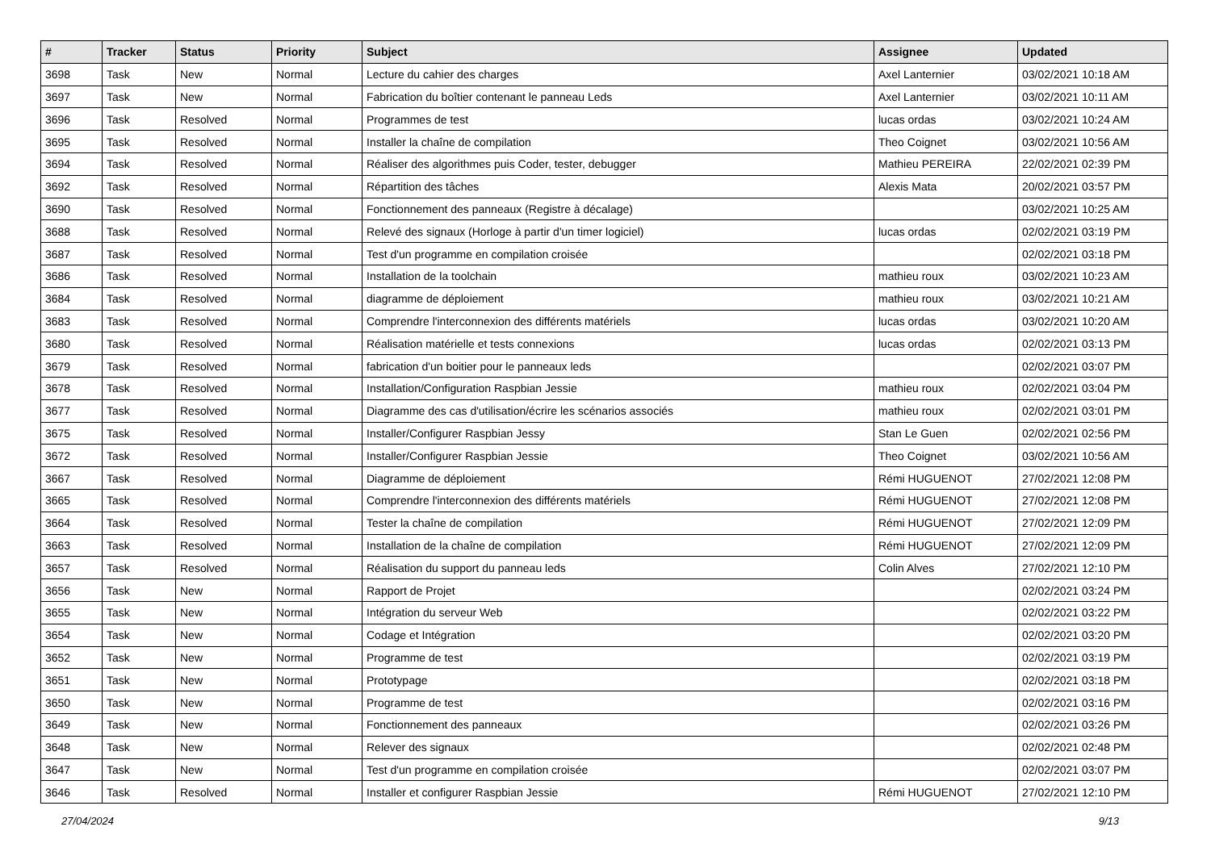| # | Tracker | Status | Priority | Subject | Assignee | Updated |
| --- | --- | --- | --- | --- | --- | --- |
| 3698 | Task | New | Normal | Lecture du cahier des charges | Axel Lanternier | 03/02/2021 10:18 AM |
| 3697 | Task | New | Normal | Fabrication du boîtier contenant le panneau Leds | Axel Lanternier | 03/02/2021 10:11 AM |
| 3696 | Task | Resolved | Normal | Programmes de test | lucas ordas | 03/02/2021 10:24 AM |
| 3695 | Task | Resolved | Normal | Installer la chaîne de compilation | Theo Coignet | 03/02/2021 10:56 AM |
| 3694 | Task | Resolved | Normal | Réaliser des algorithmes puis Coder, tester, debugger | Mathieu PEREIRA | 22/02/2021 02:39 PM |
| 3692 | Task | Resolved | Normal | Répartition des tâches | Alexis Mata | 20/02/2021 03:57 PM |
| 3690 | Task | Resolved | Normal | Fonctionnement des panneaux (Registre à décalage) | | 03/02/2021 10:25 AM |
| 3688 | Task | Resolved | Normal | Relevé des signaux (Horloge à partir d'un timer logiciel) | lucas ordas | 02/02/2021 03:19 PM |
| 3687 | Task | Resolved | Normal | Test d'un programme en compilation croisée | | 02/02/2021 03:18 PM |
| 3686 | Task | Resolved | Normal | Installation de la toolchain | mathieu roux | 03/02/2021 10:23 AM |
| 3684 | Task | Resolved | Normal | diagramme de déploiement | mathieu roux | 03/02/2021 10:21 AM |
| 3683 | Task | Resolved | Normal | Comprendre l'interconnexion des différents matériels | lucas ordas | 03/02/2021 10:20 AM |
| 3680 | Task | Resolved | Normal | Réalisation matérielle et tests connexions | lucas ordas | 02/02/2021 03:13 PM |
| 3679 | Task | Resolved | Normal | fabrication d'un boitier pour le panneaux leds | | 02/02/2021 03:07 PM |
| 3678 | Task | Resolved | Normal | Installation/Configuration Raspbian Jessie | mathieu roux | 02/02/2021 03:04 PM |
| 3677 | Task | Resolved | Normal | Diagramme des cas d'utilisation/écrire les scénarios associés | mathieu roux | 02/02/2021 03:01 PM |
| 3675 | Task | Resolved | Normal | Installer/Configurer Raspbian Jessy | Stan Le Guen | 02/02/2021 02:56 PM |
| 3672 | Task | Resolved | Normal | Installer/Configurer Raspbian Jessie | Theo Coignet | 03/02/2021 10:56 AM |
| 3667 | Task | Resolved | Normal | Diagramme de déploiement | Rémi HUGUENOT | 27/02/2021 12:08 PM |
| 3665 | Task | Resolved | Normal | Comprendre l'interconnexion des différents matériels | Rémi HUGUENOT | 27/02/2021 12:08 PM |
| 3664 | Task | Resolved | Normal | Tester la chaîne de compilation | Rémi HUGUENOT | 27/02/2021 12:09 PM |
| 3663 | Task | Resolved | Normal | Installation de la chaîne de compilation | Rémi HUGUENOT | 27/02/2021 12:09 PM |
| 3657 | Task | Resolved | Normal | Réalisation du support du panneau leds | Colin Alves | 27/02/2021 12:10 PM |
| 3656 | Task | New | Normal | Rapport de Projet | | 02/02/2021 03:24 PM |
| 3655 | Task | New | Normal | Intégration du serveur Web | | 02/02/2021 03:22 PM |
| 3654 | Task | New | Normal | Codage et Intégration | | 02/02/2021 03:20 PM |
| 3652 | Task | New | Normal | Programme de test | | 02/02/2021 03:19 PM |
| 3651 | Task | New | Normal | Prototypage | | 02/02/2021 03:18 PM |
| 3650 | Task | New | Normal | Programme de test | | 02/02/2021 03:16 PM |
| 3649 | Task | New | Normal | Fonctionnement des panneaux | | 02/02/2021 03:26 PM |
| 3648 | Task | New | Normal | Relever des signaux | | 02/02/2021 02:48 PM |
| 3647 | Task | New | Normal | Test d'un programme en compilation croisée | | 02/02/2021 03:07 PM |
| 3646 | Task | Resolved | Normal | Installer et configurer Raspbian Jessie | Rémi HUGUENOT | 27/02/2021 12:10 PM |
27/04/2024 9/13